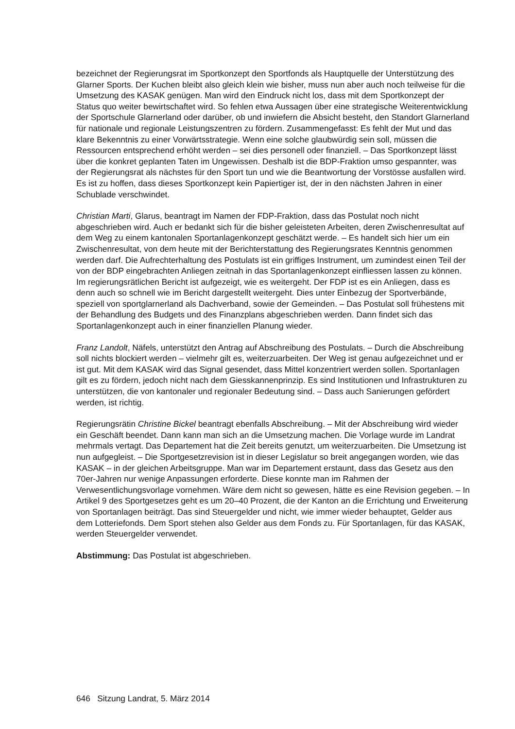bezeichnet der Regierungsrat im Sportkonzept den Sportfonds als Hauptquelle der Unterstützung des Glarner Sports. Der Kuchen bleibt also gleich klein wie bisher, muss nun aber auch noch teilweise für die Umsetzung des KASAK genügen. Man wird den Eindruck nicht los, dass mit dem Sportkonzept der Status quo weiter bewirtschaftet wird. So fehlen etwa Aussagen über eine strategische Weiterentwicklung der Sportschule Glarnerland oder darüber, ob und inwiefern die Absicht besteht, den Standort Glarnerland für nationale und regionale Leistungszentren zu fördern. Zusammengefasst: Es fehlt der Mut und das klare Bekenntnis zu einer Vorwärtsstrategie. Wenn eine solche glaubwürdig sein soll, müssen die Ressourcen entsprechend erhöht werden – sei dies personell oder finanziell. – Das Sportkonzept lässt über die konkret geplanten Taten im Ungewissen. Deshalb ist die BDP-Fraktion umso gespannter, was der Regierungsrat als nächstes für den Sport tun und wie die Beantwortung der Vorstösse ausfallen wird. Es ist zu hoffen, dass dieses Sportkonzept kein Papiertiger ist, der in den nächsten Jahren in einer Schublade verschwindet.
Christian Marti, Glarus, beantragt im Namen der FDP-Fraktion, dass das Postulat noch nicht abgeschrieben wird. Auch er bedankt sich für die bisher geleisteten Arbeiten, deren Zwischenresultat auf dem Weg zu einem kantonalen Sportanlagenkonzept geschätzt werde. – Es handelt sich hier um ein Zwischenresultat, von dem heute mit der Berichterstattung des Regierungsrates Kenntnis genommen werden darf. Die Aufrechterhaltung des Postulats ist ein griffiges Instrument, um zumindest einen Teil der von der BDP eingebrachten Anliegen zeitnah in das Sportanlagenkonzept einfliessen lassen zu können. Im regierungsrätlichen Bericht ist aufgezeigt, wie es weitergeht. Der FDP ist es ein Anliegen, dass es denn auch so schnell wie im Bericht dargestellt weitergeht. Dies unter Einbezug der Sportverbände, speziell von sportglarnerland als Dachverband, sowie der Gemeinden. – Das Postulat soll frühestens mit der Behandlung des Budgets und des Finanzplans abgeschrieben werden. Dann findet sich das Sportanlagenkonzept auch in einer finanziellen Planung wieder.
Franz Landolt, Näfels, unterstützt den Antrag auf Abschreibung des Postulats. – Durch die Abschreibung soll nichts blockiert werden – vielmehr gilt es, weiterzuarbeiten. Der Weg ist genau aufgezeichnet und er ist gut. Mit dem KASAK wird das Signal gesendet, dass Mittel konzentriert werden sollen. Sportanlagen gilt es zu fördern, jedoch nicht nach dem Giesskannenprinzip. Es sind Institutionen und Infrastrukturen zu unterstützen, die von kantonaler und regionaler Bedeutung sind. – Dass auch Sanierungen gefördert werden, ist richtig.
Regierungsrätin Christine Bickel beantragt ebenfalls Abschreibung. – Mit der Abschreibung wird wieder ein Geschäft beendet. Dann kann man sich an die Umsetzung machen. Die Vorlage wurde im Landrat mehrmals vertagt. Das Departement hat die Zeit bereits genutzt, um weiterzuarbeiten. Die Umsetzung ist nun aufgegleist. – Die Sportgesetzrevision ist in dieser Legislatur so breit angegangen worden, wie das KASAK – in der gleichen Arbeitsgruppe. Man war im Departement erstaunt, dass das Gesetz aus den 70er-Jahren nur wenige Anpassungen erforderte. Diese konnte man im Rahmen der Verwesentlichungsvorlage vornehmen. Wäre dem nicht so gewesen, hätte es eine Revision gegeben. – In Artikel 9 des Sportgesetzes geht es um 20–40 Prozent, die der Kanton an die Errichtung und Erweiterung von Sportanlagen beiträgt. Das sind Steuergelder und nicht, wie immer wieder behauptet, Gelder aus dem Lotteriefonds. Dem Sport stehen also Gelder aus dem Fonds zu. Für Sportanlagen, für das KASAK, werden Steuergelder verwendet.
Abstimmung: Das Postulat ist abgeschrieben.
646 Sitzung Landrat, 5. März 2014